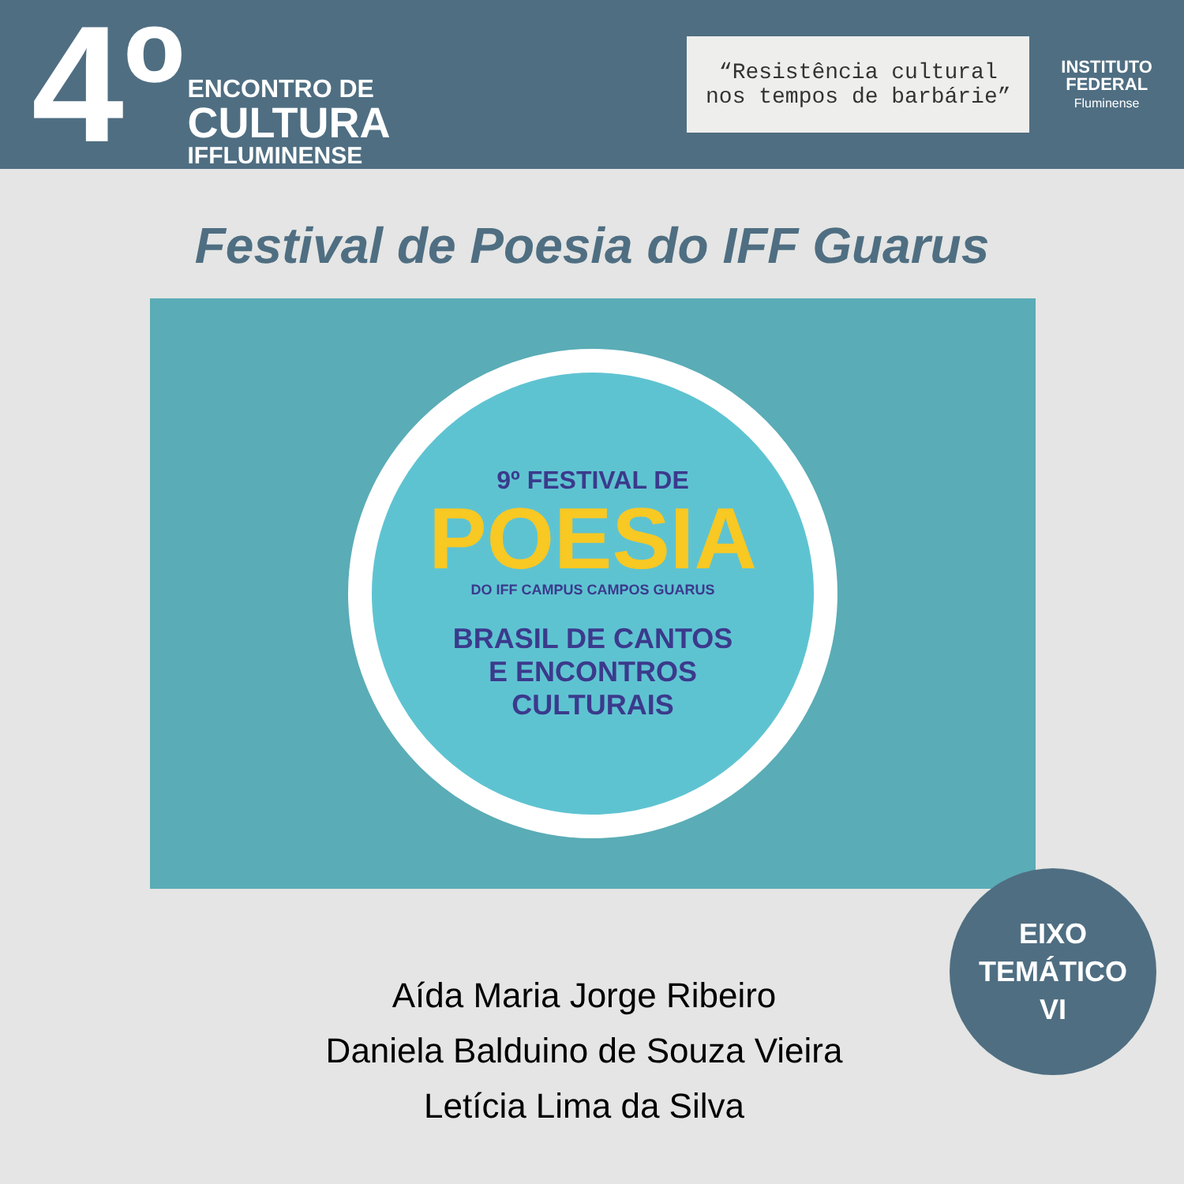4º
ENCONTRO DE
CULTURA
IFFLUMINENSE
“Resistência cultural nos tempos de barbárie”
INSTITUTO
FEDERAL
Fluminense
Festival de Poesia do IFF Guarus
9º FESTIVAL DE
POESIA
DO IFF CAMPUS CAMPOS GUARUS
BRASIL DE CANTOS
E ENCONTROS
CULTURAIS
Aída Maria Jorge Ribeiro
Daniela Balduino de Souza Vieira
Letícia Lima da Silva
EIXO
TEMÁTICO
VI